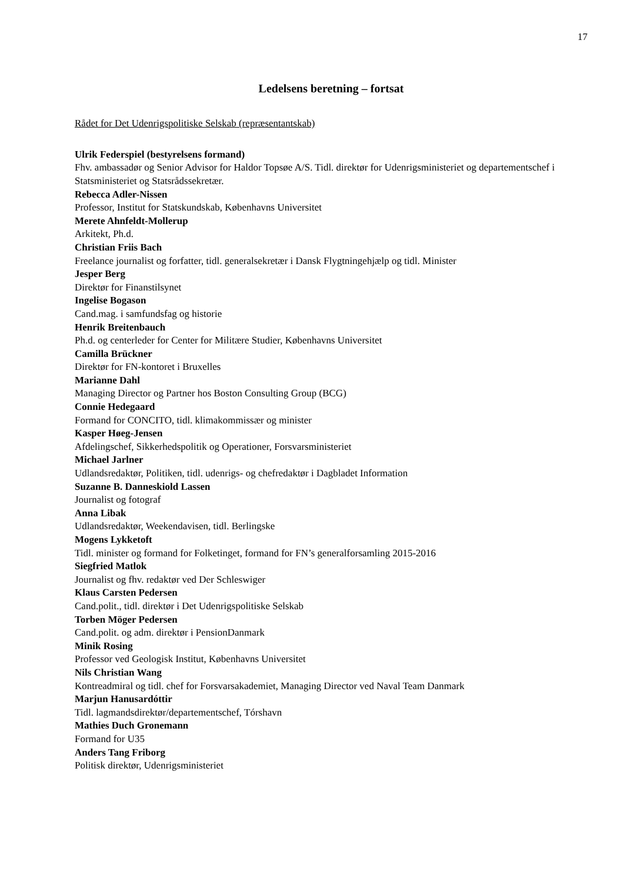17
Ledelsens beretning – fortsat
Rådet for Det Udenrigspolitiske Selskab (repræsentantskab)
Ulrik Federspiel (bestyrelsens formand)
Fhv. ambassadør og Senior Advisor for Haldor Topsøe A/S. Tidl. direktør for Udenrigsministeriet og departementschef i Statsministeriet og Statsrådssekretær.
Rebecca Adler-Nissen
Professor, Institut for Statskundskab, Københavns Universitet
Merete Ahnfeldt-Mollerup
Arkitekt, Ph.d.
Christian Friis Bach
Freelance journalist og forfatter, tidl. generalsekretær i Dansk Flygtningehjælp og tidl. Minister
Jesper Berg
Direktør for Finanstilsynet
Ingelise Bogason
Cand.mag. i samfundsfag og historie
Henrik Breitenbauch
Ph.d. og centerleder for Center for Militære Studier, Københavns Universitet
Camilla Brückner
Direktør for FN-kontoret i Bruxelles
Marianne Dahl
Managing Director og Partner hos Boston Consulting Group (BCG)
Connie Hedegaard
Formand for CONCITO, tidl. klimakommissær og minister
Kasper Høeg-Jensen
Afdelingschef, Sikkerhedspolitik og Operationer, Forsvarsministeriet
Michael Jarlner
Udlandsredaktør, Politiken, tidl. udenrigs- og chefredaktør i Dagbladet Information
Suzanne B. Danneskiold Lassen
Journalist og fotograf
Anna Libak
Udlandsredaktør, Weekendavisen, tidl. Berlingske
Mogens Lykketoft
Tidl. minister og formand for Folketinget, formand for FN’s generalforsamling 2015-2016
Siegfried Matlok
Journalist og fhv. redaktør ved Der Schleswiger
Klaus Carsten Pedersen
Cand.polit., tidl. direktør i Det Udenrigspolitiske Selskab
Torben Möger Pedersen
Cand.polit. og adm. direktør i PensionDanmark
Minik Rosing
Professor ved Geologisk Institut, Københavns Universitet
Nils Christian Wang
Kontreadmiral og tidl. chef for Forsvarsakademiet, Managing Director ved Naval Team Danmark
Marjun Hanusardóttir
Tidl. lagmandsdirektør/departementschef, Tórshavn
Mathies Duch Gronemann
Formand for U35
Anders Tang Friborg
Politisk direktør, Udenrigsministeriet